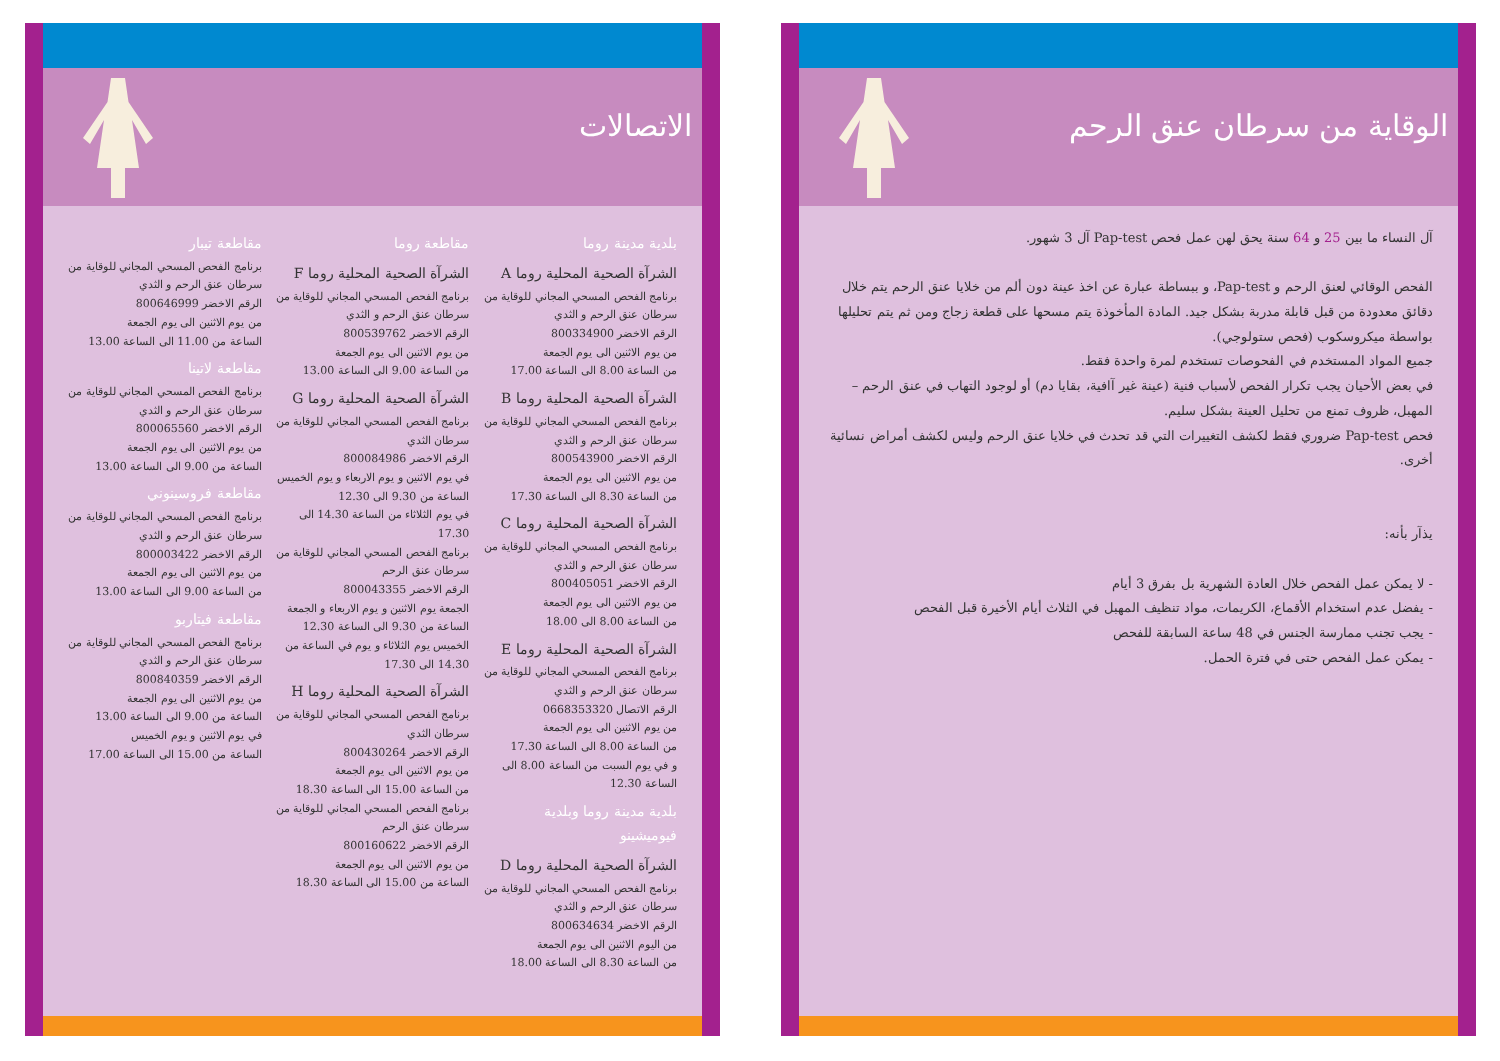الاتصالات
بلدية مدينة روما
الشرآة الصحية المحلية روما A
برنامج الفحص المسحي المجاني للوقاية من سرطان عنق الرحم و الثدي
الرقم الاخضر 800334900
من يوم الاثنين الى يوم الجمعة
من الساعة 8.00 الى الساعة 17.00
الشرآة الصحية المحلية روما B
برنامج الفحص المسحي المجاني للوقاية من سرطان عنق الرحم و الثدي
الرقم الاخضر 800543900
من يوم الاثنين الى يوم الجمعة
من الساعة 8.30 الى الساعة 17.30
الشرآة الصحية المحلية روما C
برنامج الفحص المسحي المجاني للوقاية من سرطان عنق الرحم و الثدي
الرقم الاخضر 800405051
من يوم الاثنين الى يوم الجمعة
من الساعة 8.00 الى 18.00
الشرآة الصحية المحلية روما E
برنامج الفحص المسحي المجاني للوقاية من سرطان عنق الرحم و الثدي
الرقم الاتصال 0668353320
من يوم الاثنين الى يوم الجمعة
من الساعة 8.00 الى الساعة 17.30
و في يوم السبت من الساعة 8.00 الى الساعة 12.30
بلدية مدينة روما وبلدية فيوميشينو
الشرآة الصحية المحلية روما D
برنامج الفحص المسحي المجاني للوقاية من سرطان عنق الرحم و الثدي
الرقم الاخضر 800634634
من اليوم الاثنين الى يوم الجمعة
من الساعة 8.30 الى الساعة 18.00
مقاطعة روما
الشرآة الصحية المحلية روما F
برنامج الفحص المسحي المجاني للوقاية من سرطان عنق الرحم و الثدي
الرقم الاخضر 800539762
من يوم الاثنين الى يوم الجمعة
من الساعة 9.00 الى الساعة 13.00
الشرآة الصحية المحلية روما G
برنامج الفحص المسحي المجاني للوقاية من سرطان الثدي
الرقم الاخضر 800084986
في يوم الاثنين و يوم الاربعاء و يوم الخميس الساعة من 9.30 الى 12.30
في يوم الثلاثاء من الساعة 14.30 الى 17.30
برنامج الفحص المسحي المجاني للوقاية من سرطان عنق الرحم
الرقم الاخضر 800043355
الجمعة يوم الاثنين و يوم الاربعاء و الجمعة الساعة من 9.30 الى الساعة 12.30
الخميس يوم الثلاثاء و يوم في الساعة من 14.30 الى 17.30
الشرآة الصحية المحلية روما H
برنامج الفحص المسحي المجاني للوقاية من سرطان الثدي
الرقم الاخضر 800430264
من يوم الاثنين الى يوم الجمعة
من الساعة 15.00 الى الساعة 18.30
برنامج الفحص المسحي المجاني للوقاية من سرطان عنق الرحم
الرقم الاخضر 800160622
من يوم الاثنين الى يوم الجمعة
الساعة من 15.00 الى الساعة 18.30
مقاطعة تيبار
برنامج الفحص المسحي المجاني للوقاية من سرطان عنق الرحم و الثدي
الرقم الاخضر 800646999
من يوم الاثنين الى يوم الجمعة
الساعة من 11.00 الى الساعة 13.00
مقاطعة لاتينا
برنامج الفحص المسحي المجاني للوقاية من سرطان عنق الرحم و الثدي
الرقم الاخضر 800065560
من يوم الاثنين الى يوم الجمعة
الساعة من 9.00 الى الساعة 13.00
مقاطعة فروسينوني
برنامج الفحص المسحي المجاني للوقاية من سرطان عنق الرحم و الثدي
الرقم الاخضر 800003422
من يوم الاثنين الى يوم الجمعة
من الساعة 9.00 الى الساعة 13.00
مقاطعة فيتاربو
برنامج الفحص المسحي المجاني للوقاية من سرطان عنق الرحم و الثدي
الرقم الاخضر 800840359
من يوم الاثنين الى يوم الجمعة
الساعة من 9.00 الى الساعة 13.00
في يوم الاثنين و يوم الخميس
الساعة من 15.00 الى الساعة 17.00
الوقاية من سرطان عنق الرحم
آل النساء ما بين 25 و 64 سنة يحق لهن عمل فحص Pap-test آل 3 شهور.
الفحص الوقائي لعنق الرحم و Pap-test، و ببساطة عبارة عن اخذ عينة دون ألم من خلايا عنق الرحم يتم خلال دقائق معدودة من قبل قابلة مدربة بشكل جيد. المادة المأخوذة يتم مسحها على قطعة زجاج ومن ثم يتم تحليلها بواسطة ميكروسكوب (فحص ستولوجي).
جميع المواد المستخدم في الفحوصات تستخدم لمرة واحدة فقط.
في بعض الأحيان يجب تكرار الفحص لأسباب فنية (عينة غير آافية، بقايا دم) أو لوجود التهاب في عنق الرحم – المهبل، ظروف تمنع من تحليل العينة بشكل سليم.
فحص Pap-test ضروري فقط لكشف التغييرات التي قد تحدث في خلايا عنق الرحم وليس لكشف أمراض نسائية أخرى.
يذآر بأنه:
- لا يمكن عمل الفحص خلال العادة الشهرية بل بفرق 3 أيام
- يفضل عدم استخدام الأقماع، الكريمات، مواد تنظيف المهبل في الثلاث أيام الأخيرة قبل الفحص
- يجب تجنب ممارسة الجنس في 48 ساعة السابقة للفحص
- يمكن عمل الفحص حتى في فترة الحمل.